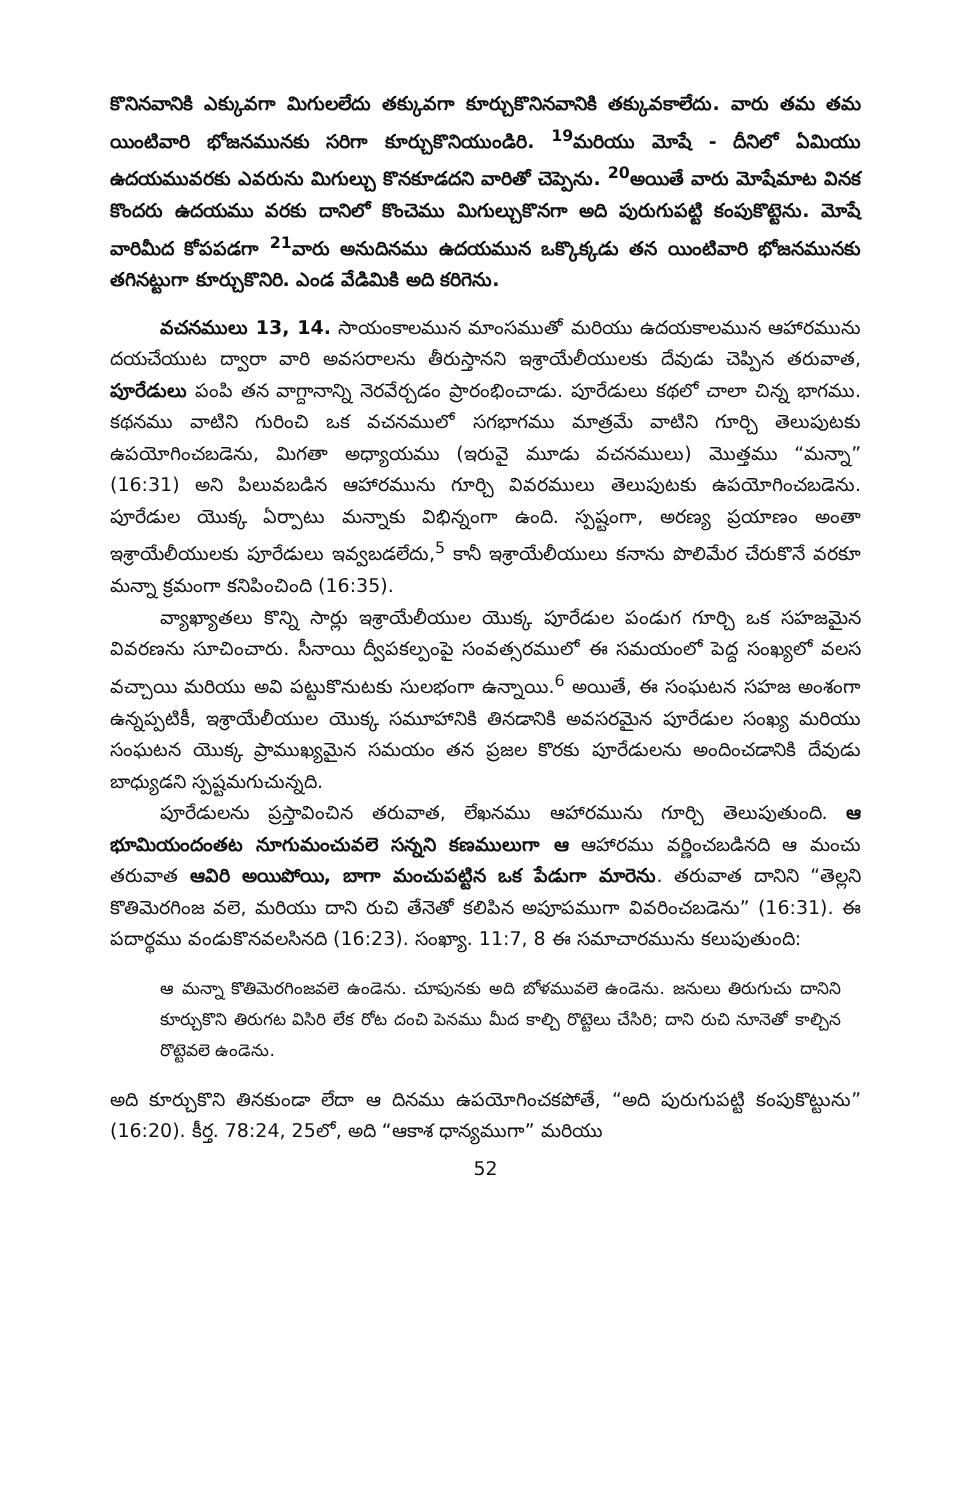కొనినవానికి ఎక్కువగా మిగులలేదు తక్కువగా కూర్చుకొనినవానికి తక్కువకాలేదు. వారు తమ తమ యింటివారి భోజనమునకు సరిగా కూర్చుకొనియుండిరి. <sup>19</sup>మరియు మోషే - దీనిలో ఏమియు ఉదయమువరకు ఎవరును మిగుల్చు కొనకూడదని వారితో చెప్పెను. <sup>20</sup>అయితే వారు మోషేమాట వినక కొందరు ఉదయము వరకు దానిలో కొంచెము మిగుల్చుకొనగా అది పురుగుపట్టి కంపుకొట్టెను. మోషే వారిమీద కోపపడగా <sup>21</sup>వారు అనుదినము ఉదయమున ఒక్కొక్కడు తన యింటివారి భోజనమునకు తగినట్టుగా కూర్చుకొనిరి. ఎండ వేడిమికి అది కరిగెను.
వచనములు 13, 14. సాయంకాలమున మాంసముతో మరియు ఉదయకాలమున ఆహారమును దయచేయుట ద్వారా వారి అవసరాలను తీరుస్తానని ఇశ్రాయేలీయులకు దేవుడు చెప్పిన తరువాత, పూరేడులు పంపి తన వాగ్దానాన్ని నెరవేర్చడం ప్రారంభించాడు. పూరేడులు కథలో చాలా చిన్న భాగము. కథనము వాటిని గురించి ఒక వచనములో సగభాగము మాత్రమే వాటిని గూర్చి తెలుపుటకు ఉపయోగించబడెను, మిగతా అధ్యాయము (ఇరువై మూడు వచనములు) మొత్తము “మన్నా” (16:31) అని పిలువబడిన ఆహారమును గూర్చి వివరములు తెలుపుటకు ఉపయోగించబడెను. పూరేడుల యొక్క ఏర్పాటు మన్నాకు విభిన్నంగా ఉంది. స్పష్టంగా, అరణ్య ప్రయాణం అంతా ఇశ్రాయేలీయులకు పూరేడులు ఇవ్వబడలేదు,<sup>5</sup> కానీ ఇశ్రాయేలీయులు కనాను పొలిమేర చేరుకొనే వరకూ మన్నా క్రమంగా కనిపించింది (16:35).
వ్యాఖ్యాతలు కొన్ని సార్లు ఇశ్రాయేలీయుల యొక్క పూరేడుల పండుగ గూర్చి ఒక సహజమైన వివరణను సూచించారు. సీనాయి ద్వీపకల్పంపై సంవత్సరములో ఈ సమయంలో పెద్ద సంఖ్యలో వలస వచ్చాయి మరియు అవి పట్టుకొనుటకు సులభంగా ఉన్నాయి.<sup>6</sup> అయితే, ఈ సంఘటన సహజ అంశంగా ఉన్నప్పటికీ, ఇశ్రాయేలీయుల యొక్క సమూహానికి తినడానికి అవసరమైన పూరేడుల సంఖ్య మరియు సంఘటన యొక్క ప్రాముఖ్యమైన సమయం తన ప్రజల కొరకు పూరేడులను అందించడానికి దేవుడు బాధ్యుడని స్పష్టమగుచున్నది.
పూరేడులను ప్రస్తావించిన తరువాత, లేఖనము ఆహారమును గూర్చి తెలుపుతుంది. ఆ భూమియందంతట నూగుమంచువలె సన్నని కణములుగా ఆ ఆహారము వర్ణించబడినది ఆ మంచు తరువాత ఆవిరి అయిపోయి, బాగా మంచుపట్టిన ఒక పేడుగా మారెను. తరువాత దానిని “తెల్లని కొతిమెరగింజ వలె, మరియు దాని రుచి తేనెతో కలిపిన అపూపముగా వివరించబడెను” (16:31). ఈ పదార్థము వండుకొనవలసినది (16:23). సంఖ్యా. 11:7, 8 ఈ సమాచారమును కలుపుతుంది:
ఆ మన్నా కొతిమెరగింజవలె ఉండెను. చూపునకు అది బోళమువలె ఉండెను. జనులు తిరుగుచు దానిని కూర్చుకొని తిరుగట విసిరి లేక రోట దంచి పెనము మీద కాల్చి రొట్టెలు చేసిరి; దాని రుచి నూనెతో కాల్చిన రొట్టెవలె ఉండెను.
అది కూర్చుకొని తినకుండా లేదా ఆ దినము ఉపయోగించకపోతే, “అది పురుగుపట్టి కంపుకొట్టును” (16:20). కీర్త. 78:24, 25లో, అది “ఆకాశ ధాన్యముగా” మరియు
52